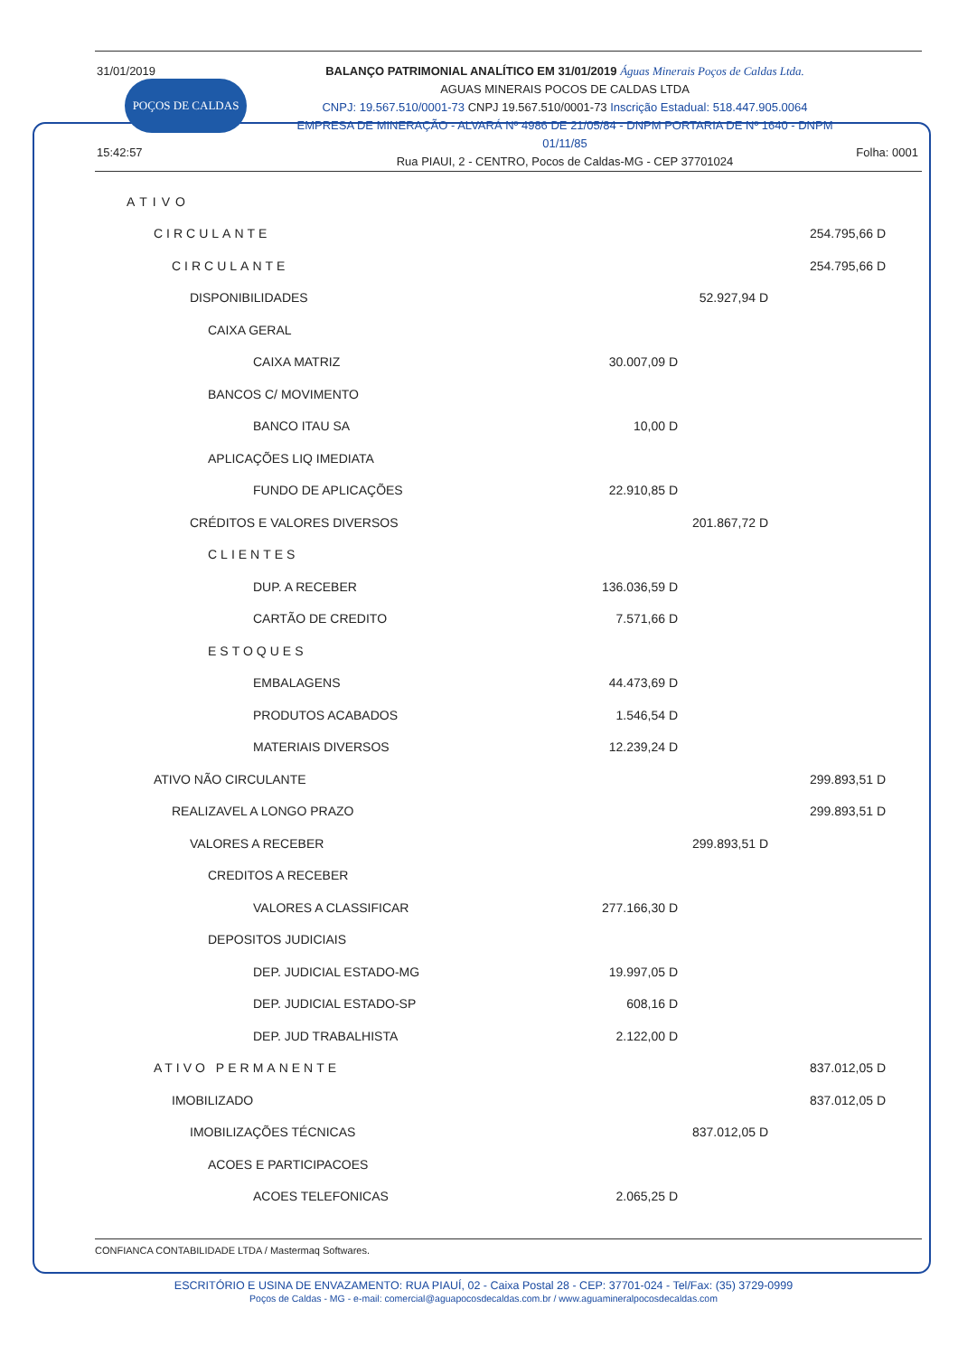31/01/2019
POÇOS DE CALDAS
15:42:57
BALANÇO PATRIMONIAL ANALÍTICO EM 31/01/2019 Águas Minerais Poços de Caldas Ltda.
AGUAS MINERAIS POCOS DE CALDAS LTDA
CNPJ: 19.567.510/0001-73 CNPJ 19.567.510/0001-73 Inscrição Estadual: 518.447.905.0064
EMPRESA DE MINERAÇÃO - ALVARÁ Nº 4986 DE 21/05/84 - DNPM PORTARIA DE Nº 1640 - DNPM 01/11/85
Rua PIAUI, 2 - CENTRO, Pocos de Caldas-MG - CEP 37701024
Folha: 0001
| ATIVO | | | |
| CIRCULANTE | | | 254.795,66 D |
| CIRCULANTE | | | 254.795,66 D |
| DISPONIBILIDADES | | 52.927,94 D | |
| CAIXA GERAL | | | |
| CAIXA MATRIZ | 30.007,09 D | | |
| BANCOS C/ MOVIMENTO | | | |
| BANCO ITAU SA | 10,00 D | | |
| APLICAÇÕES LIQ IMEDIATA | | | |
| FUNDO DE APLICAÇÕES | 22.910,85 D | | |
| CRÉDITOS E VALORES DIVERSOS | | 201.867,72 D | |
| CLIENTES | | | |
| DUP. A RECEBER | 136.036,59 D | | |
| CARTÃO DE CREDITO | 7.571,66 D | | |
| ESTOQUES | | | |
| EMBALAGENS | 44.473,69 D | | |
| PRODUTOS ACABADOS | 1.546,54 D | | |
| MATERIAIS DIVERSOS | 12.239,24 D | | |
| ATIVO NÃO CIRCULANTE | | | 299.893,51 D |
| REALIZAVEL A LONGO PRAZO | | | 299.893,51 D |
| VALORES A RECEBER | | 299.893,51 D | |
| CREDITOS A RECEBER | | | |
| VALORES A CLASSIFICAR | 277.166,30 D | | |
| DEPOSITOS JUDICIAIS | | | |
| DEP. JUDICIAL ESTADO-MG | 19.997,05 D | | |
| DEP. JUDICIAL ESTADO-SP | 608,16 D | | |
| DEP. JUD TRABALHISTA | 2.122,00 D | | |
| ATIVO PERMANENTE | | | 837.012,05 D |
| IMOBILIZADO | | | 837.012,05 D |
| IMOBILIZAÇÕES TÉCNICAS | | 837.012,05 D | |
| ACOES E PARTICIPACOES | | | |
| ACOES TELEFONICAS | 2.065,25 D | | |
CONFIANCA CONTABILIDADE LTDA / Mastermaq Softwares.
ESCRITÓRIO E USINA DE ENVAZAMENTO: RUA PIAUÍ, 02 - Caixa Postal 28 - CEP: 37701-024 - Tel/Fax: (35) 3729-0999
Poços de Caldas - MG - e-mail: comercial@aguapocosdecaldas.com.br / www.aguamineralpocosdecaldas.com